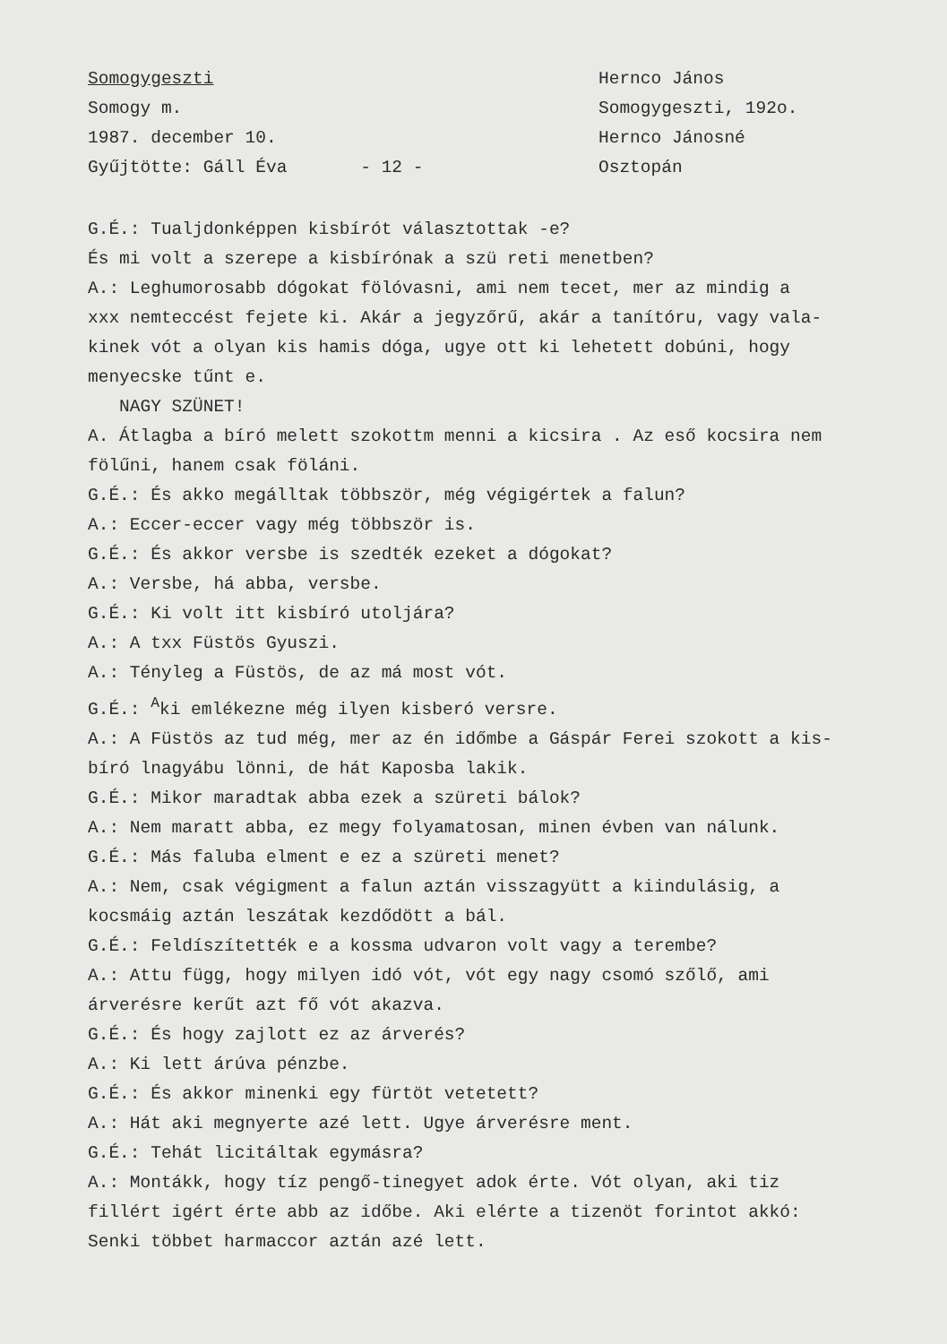Somogygeszti
Somogy m.
1987. december 10.
Gyűjtötte: Gáll Éva - 12 -
Hernco János
Somogygeszti, 192o.
Hernco Jánosné
Osztopán
G.É.: Tualjdonképpen kisbírót választottak -e?
És mi volt a szerepe a kisbírónak a szü reti menetben?
A.: Leghumorosabb dógokat fölóvasni, ami nem tecet, mer az mindig a
xxx nemteccést fejete ki. Akár a jegyzőrű, akár a tanítóru, vagy vala-
kinek vót a olyan kis hamis dóga, ugye ott ki lehetett dobúni, hogy
menyecske tűnt e.
NAGY SZÜNET!
A. Átlagba a bíró melett szokottm menni a kicsira . Az eső kocsira nem
fölűni, hanem csak föláni.
G.É.: És akko megálltak többször, még végigértek a falun?
A.: Eccer-eccer vagy még többször is.
G.É.: És akkor versbe is szedték ezeket a dógokat?
A.: Versbe, há abba, versbe.
G.É.: Ki volt itt kisbíró utoljára?
A.: A txx Füstös Gyuszi.
A.: Tényleg a Füstös, de az má most vót.
G.É.: <sup>A</sup>ki emlékezne még ilyen kisberó versre.
A.: A Füstös az tud még, mer az én időmbe a Gáspár Ferei szokott a kis-
bíró lnagyábu lönni, de hát Kaposba lakik.
G.É.: Mikor maradtak abba ezek a szüreti bálok?
A.: Nem maratt abba, ez megy folyamatosan, minen évben van nálunk.
G.É.: Más faluba elment e ez a szüreti menet?
A.: Nem, csak végigment a falun aztán visszagyütt a kiindulásig, a
kocsmáig aztán leszátak kezdődött a bál.
G.É.: Feldíszítették e a kossma udvaron volt vagy a terembe?
A.: Attu függ, hogy milyen idó vót, vót egy nagy csomó szőlő, ami
árverésre kerűt azt fő vót akazva.
G.É.: És hogy zajlott ez az árverés?
A.: Ki lett árúva pénzbe.
G.É.: És akkor minenki egy fürtöt vetetett?
A.: Hát aki megnyerte azé lett. Ugye árverésre ment.
G.É.: Tehát licitáltak egymásra?
A.: Montákk, hogy tíz pengő-tinegyet adok érte. Vót olyan, aki tiz
fillért igért érte abb az időbe. Aki elérte a tizenöt forintot akkó:
Senki többet harmaccor aztán azé lett.